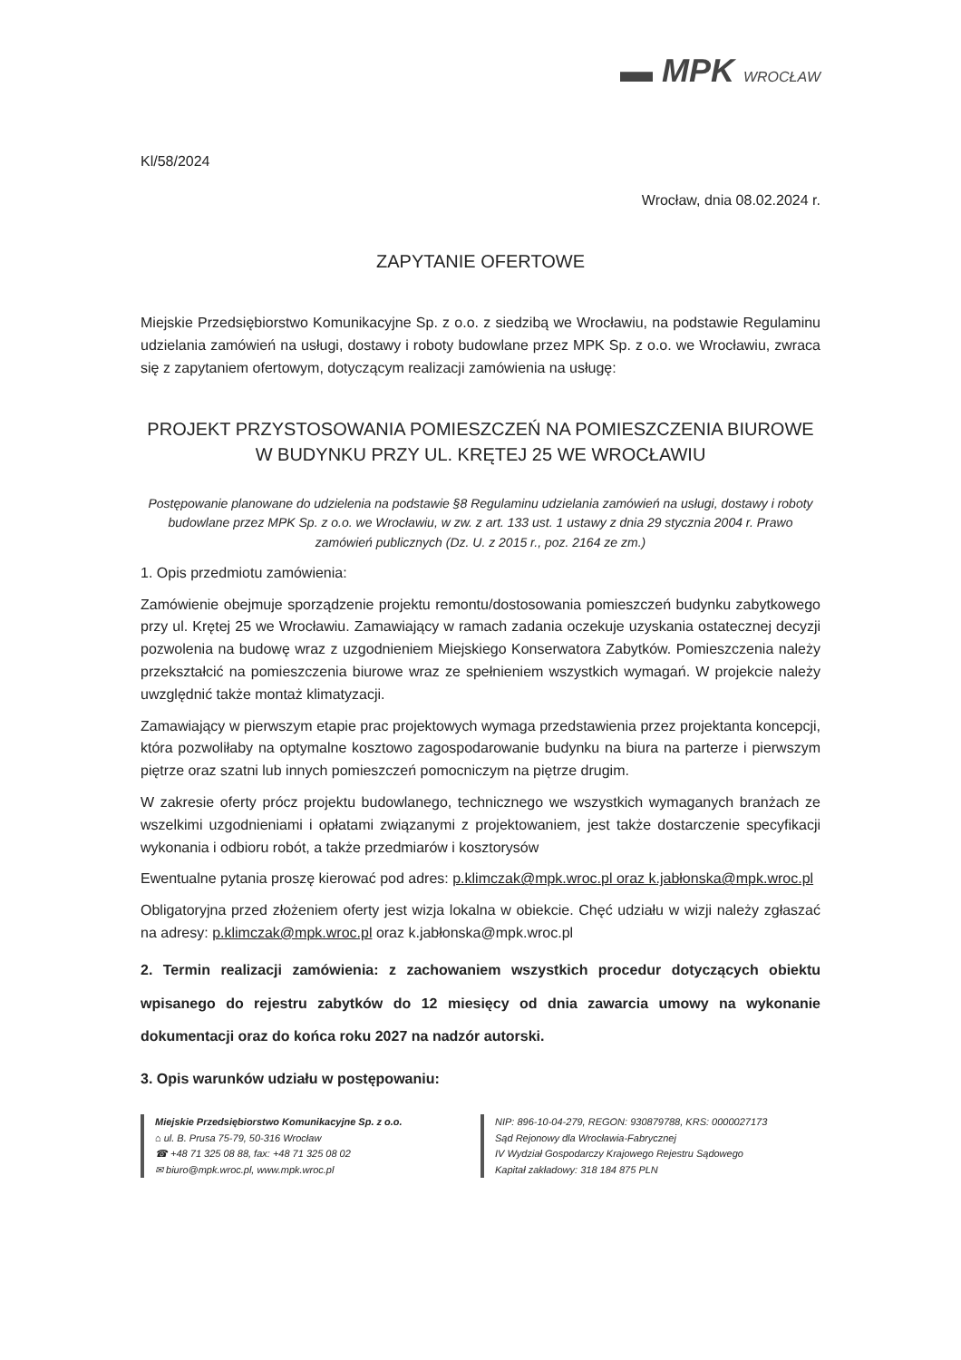▬ MPK WROCŁAW
Kl/58/2024
Wrocław, dnia 08.02.2024 r.
ZAPYTANIE OFERTOWE
Miejskie Przedsiębiorstwo Komunikacyjne Sp. z o.o. z siedzibą we Wrocławiu, na podstawie Regulaminu udzielania zamówień na usługi, dostawy i roboty budowlane przez MPK Sp. z o.o. we Wrocławiu, zwraca się z zapytaniem ofertowym, dotyczącym realizacji zamówienia na usługę:
PROJEKT PRZYSTOSOWANIA POMIESZCZEŃ NA POMIESZCZENIA BIUROWE W BUDYNKU PRZY UL. KRĘTEJ 25 WE WROCŁAWIU
Postępowanie planowane do udzielenia na podstawie §8 Regulaminu udzielania zamówień na usługi, dostawy i roboty budowlane przez MPK Sp. z o.o. we Wrocławiu, w zw. z art. 133 ust. 1 ustawy z dnia 29 stycznia 2004 r. Prawo zamówień publicznych (Dz. U. z 2015 r., poz. 2164 ze zm.)
1. Opis przedmiotu zamówienia:
Zamówienie obejmuje sporządzenie projektu remontu/dostosowania pomieszczeń budynku zabytkowego przy ul. Krętej 25 we Wrocławiu. Zamawiający w ramach zadania oczekuje uzyskania ostatecznej decyzji pozwolenia na budowę wraz z uzgodnieniem Miejskiego Konserwatora Zabytków. Pomieszczenia należy przekształcić na pomieszczenia biurowe wraz ze spełnieniem wszystkich wymagań. W projekcie należy uwzględnić także montaż klimatyzacji.
Zamawiający w pierwszym etapie prac projektowych wymaga przedstawienia przez projektanta koncepcji, która pozwoliłaby na optymalne kosztowo zagospodarowanie budynku na biura na parterze i pierwszym piętrze oraz szatni lub innych pomieszczeń pomocniczym na piętrze drugim.
W zakresie oferty prócz projektu budowlanego, technicznego we wszystkich wymaganych branżach ze wszelkimi uzgodnieniami i opłatami związanymi z projektowaniem, jest także dostarczenie specyfikacji wykonania i odbioru robót, a także przedmiarów i kosztorysów
Ewentualne pytania proszę kierować pod adres: p.klimczak@mpk.wroc.pl oraz k.jabłonska@mpk.wroc.pl
Obligatoryjna przed złożeniem oferty jest wizja lokalna w obiekcie. Chęć udziału w wizji należy zgłaszać na adresy: p.klimczak@mpk.wroc.pl oraz k.jabłonska@mpk.wroc.pl
2. Termin realizacji zamówienia: z zachowaniem wszystkich procedur dotyczących obiektu wpisanego do rejestru zabytków do 12 miesięcy od dnia zawarcia umowy na wykonanie dokumentacji oraz do końca roku 2027 na nadzór autorski.
3. Opis warunków udziału w postępowaniu:
Miejskie Przedsiębiorstwo Komunikacyjne Sp. z o.o.
⌂ ul. B. Prusa 75-79, 50-316 Wrocław
☎ +48 71 325 08 88, fax: +48 71 325 08 02
✉ biuro@mpk.wroc.pl, www.mpk.wroc.pl
NIP: 896-10-04-279, REGON: 930879788, KRS: 0000027173
Sąd Rejonowy dla Wrocławia-Fabrycznej
IV Wydział Gospodarczy Krajowego Rejestru Sądowego
Kapitał zakładowy: 318 184 875 PLN